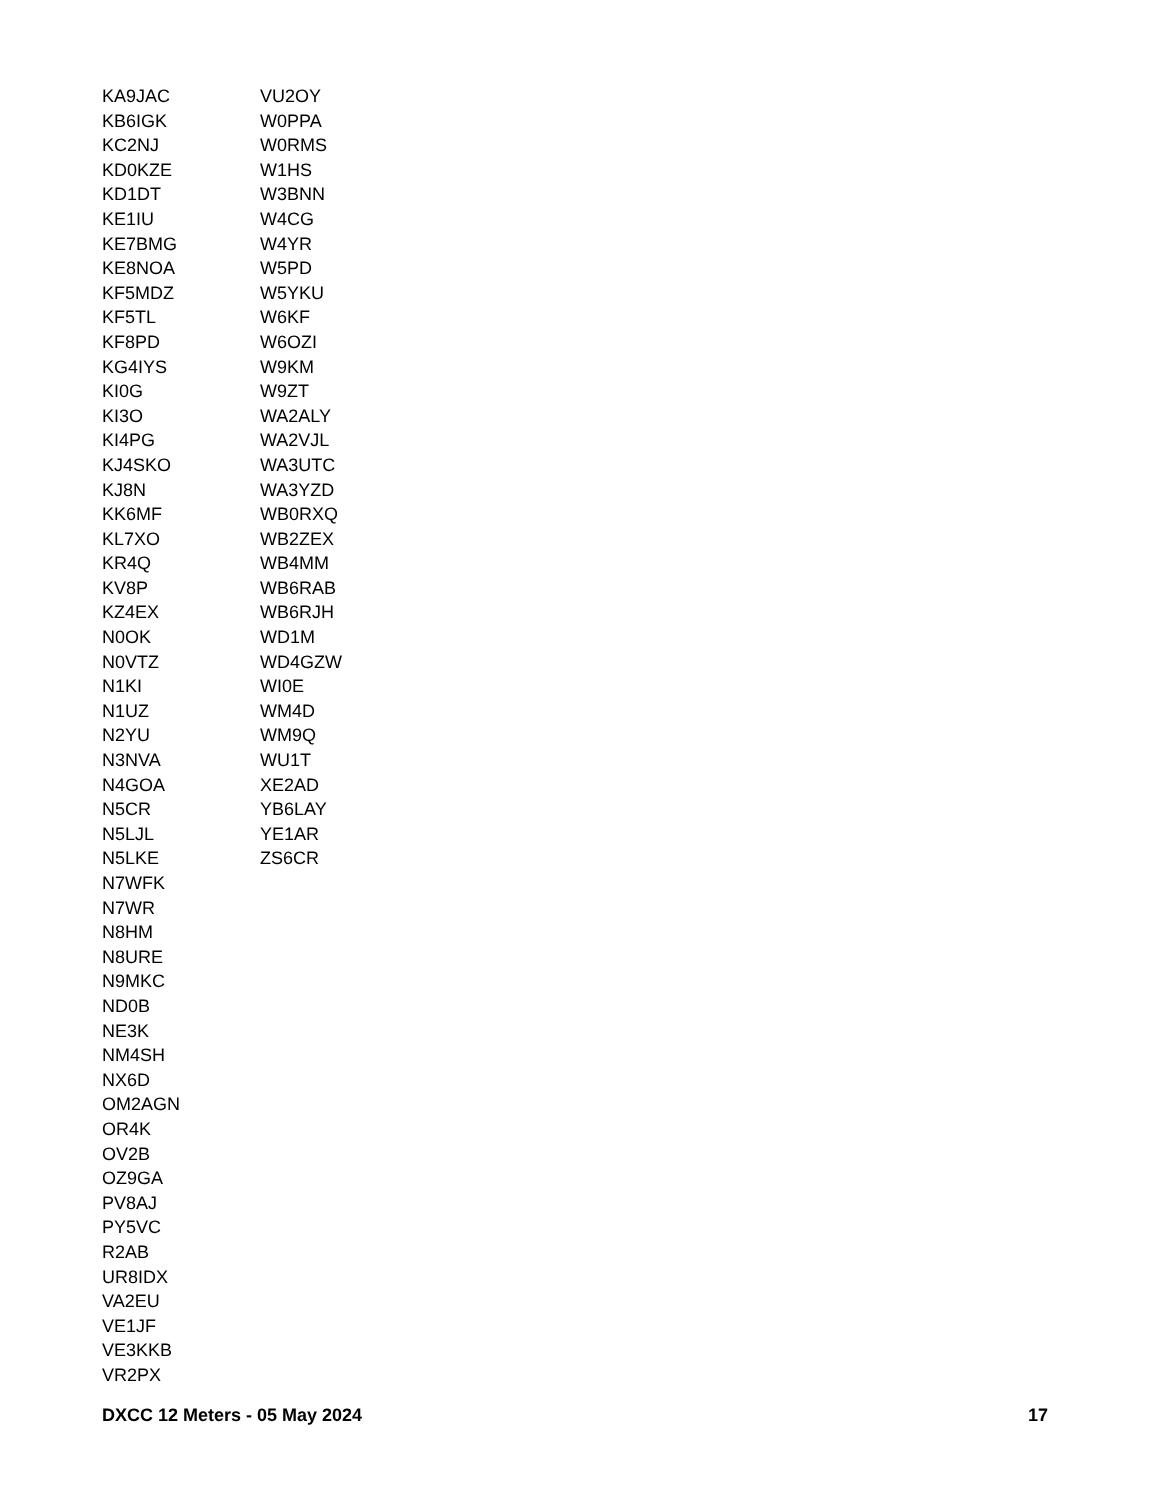KA9JAC
KB6IGK
KC2NJ
KD0KZE
KD1DT
KE1IU
KE7BMG
KE8NOA
KF5MDZ
KF5TL
KF8PD
KG4IYS
KI0G
KI3O
KI4PG
KJ4SKO
KJ8N
KK6MF
KL7XO
KR4Q
KV8P
KZ4EX
N0OK
N0VTZ
N1KI
N1UZ
N2YU
N3NVA
N4GOA
N5CR
N5LJL
N5LKE
N7WFK
N7WR
N8HM
N8URE
N9MKC
ND0B
NE3K
NM4SH
NX6D
OM2AGN
OR4K
OV2B
OZ9GA
PV8AJ
PY5VC
R2AB
UR8IDX
VA2EU
VE1JF
VE3KKB
VR2PX
VU2OY
W0PPA
W0RMS
W1HS
W3BNN
W4CG
W4YR
W5PD
W5YKU
W6KF
W6OZI
W9KM
W9ZT
WA2ALY
WA2VJL
WA3UTC
WA3YZD
WB0RXQ
WB2ZEX
WB4MM
WB6RAB
WB6RJH
WD1M
WD4GZW
WI0E
WM4D
WM9Q
WU1T
XE2AD
YB6LAY
YE1AR
ZS6CR
DXCC 12 Meters - 05 May 2024 17